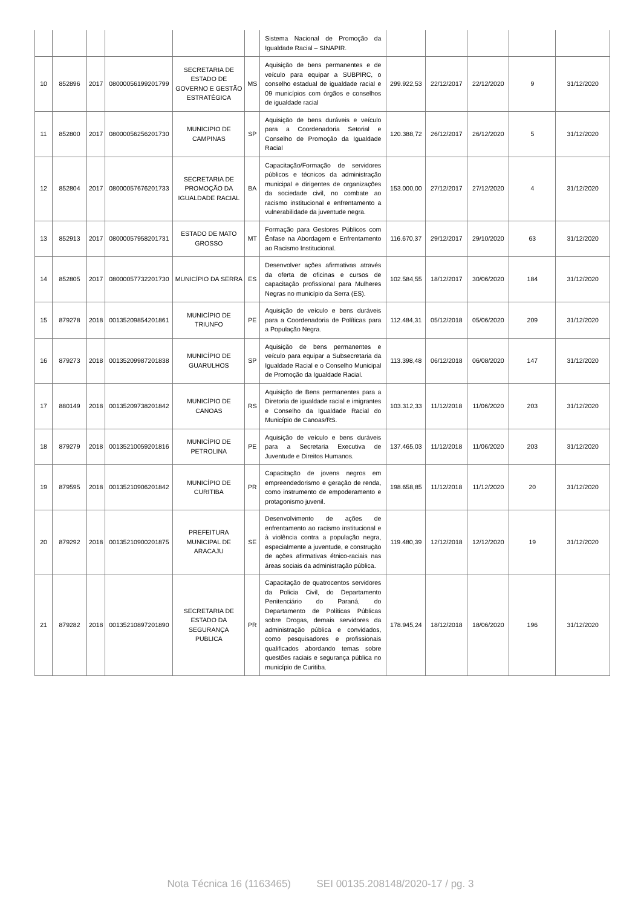| | | | | | | Sistema Nacional de Promoção da Igualdade Racial – SINAPIR. | | | | | |
| 10 | 852896 | 2017 | 08000056199201799 | SECRETARIA DE ESTADO DE GOVERNO E GESTÃO ESTRATÉGICA | MS | Aquisição de bens permanentes e de veículo para equipar a SUBPIRC, o conselho estadual de igualdade racial e 09 municípios com órgãos e conselhos de igualdade racial | 299.922,53 | 22/12/2017 | 22/12/2020 | 9 | 31/12/2020 |
| 11 | 852800 | 2017 | 08000056256201730 | MUNICIPIO DE CAMPINAS | SP | Aquisição de bens duráveis e veículo para a Coordenadoria Setorial e Conselho de Promoção da Igualdade Racial | 120.388,72 | 26/12/2017 | 26/12/2020 | 5 | 31/12/2020 |
| 12 | 852804 | 2017 | 08000057676201733 | SECRETARIA DE PROMOÇÃO DA IGUALDADE RACIAL | BA | Capacitação/Formação de servidores públicos e técnicos da administração municipal e dirigentes de organizações da sociedade civil, no combate ao racismo institucional e enfrentamento a vulnerabilidade da juventude negra. | 153.000,00 | 27/12/2017 | 27/12/2020 | 4 | 31/12/2020 |
| 13 | 852913 | 2017 | 08000057958201731 | ESTADO DE MATO GROSSO | MT | Formação para Gestores Públicos com Ênfase na Abordagem e Enfrentamento ao Racismo Institucional. | 116.670,37 | 29/12/2017 | 29/10/2020 | 63 | 31/12/2020 |
| 14 | 852805 | 2017 | 08000057732201730 | MUNICÍPIO DA SERRA | ES | Desenvolver ações afirmativas através da oferta de oficinas e cursos de capacitação profissional para Mulheres Negras no município da Serra (ES). | 102.584,55 | 18/12/2017 | 30/06/2020 | 184 | 31/12/2020 |
| 15 | 879278 | 2018 | 00135209854201861 | MUNICÍPIO DE TRIUNFO | PE | Aquisição de veículo e bens duráveis para a Coordenadoria de Políticas para a População Negra. | 112.484,31 | 05/12/2018 | 05/06/2020 | 209 | 31/12/2020 |
| 16 | 879273 | 2018 | 00135209987201838 | MUNICÍPIO DE GUARULHOS | SP | Aquisição de bens permanentes e veículo para equipar a Subsecretaria da Igualdade Racial e o Conselho Municipal de Promoção da Igualdade Racial. | 113.398,48 | 06/12/2018 | 06/08/2020 | 147 | 31/12/2020 |
| 17 | 880149 | 2018 | 00135209738201842 | MUNICÍPIO DE CANOAS | RS | Aquisição de Bens permanentes para a Diretoria de igualdade racial e imigrantes e Conselho da Igualdade Racial do Município de Canoas/RS. | 103.312,33 | 11/12/2018 | 11/06/2020 | 203 | 31/12/2020 |
| 18 | 879279 | 2018 | 00135210059201816 | MUNICÍPIO DE PETROLINA | PE | Aquisição de veículo e bens duráveis para a Secretaria Executiva de Juventude e Direitos Humanos. | 137.465,03 | 11/12/2018 | 11/06/2020 | 203 | 31/12/2020 |
| 19 | 879595 | 2018 | 00135210906201842 | MUNICÍPIO DE CURITIBA | PR | Capacitação de jovens negros em empreendedorismo e geração de renda, como instrumento de empoderamento e protagonismo juvenil. | 198.658,85 | 11/12/2018 | 11/12/2020 | 20 | 31/12/2020 |
| 20 | 879292 | 2018 | 00135210900201875 | PREFEITURA MUNICIPAL DE ARACAJU | SE | Desenvolvimento de ações de enfrentamento ao racismo institucional e à violência contra a população negra, especialmente a juventude, e construção de ações afirmativas étnico-raciais nas áreas sociais da administração pública. | 119.480,39 | 12/12/2018 | 12/12/2020 | 19 | 31/12/2020 |
| 21 | 879282 | 2018 | 00135210897201890 | SECRETARIA DE ESTADO DA SEGURANÇA PUBLICA | PR | Capacitação de quatrocentos servidores da Policia Civil, do Departamento Penitenciário do Paraná, do Departamento de Políticas Públicas sobre Drogas, demais servidores da administração pública e convidados, como pesquisadores e profissionais qualificados abordando temas sobre questões raciais e segurança pública no município de Curitiba. | 178.945,24 | 18/12/2018 | 18/06/2020 | 196 | 31/12/2020 |
Nota Técnica 16 (1163465) SEI 00135.208148/2020-17 / pg. 3